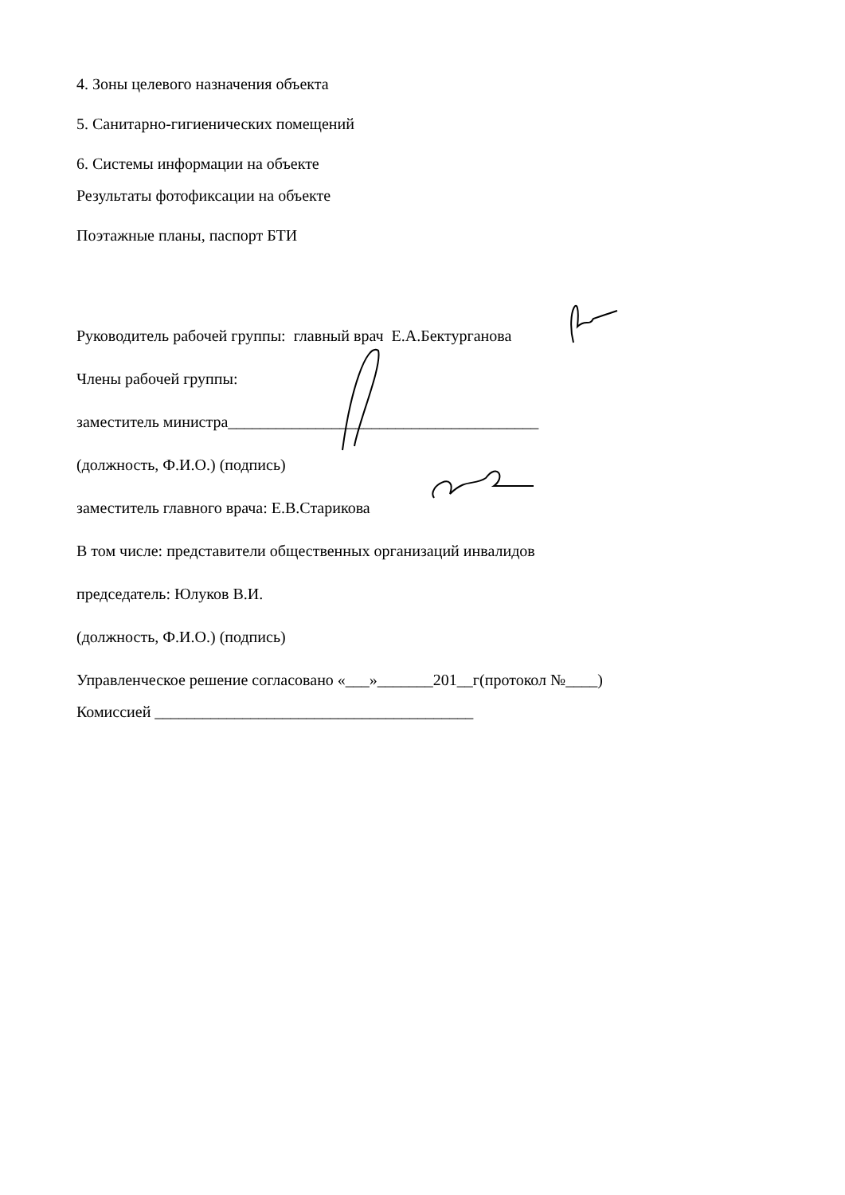4. Зоны целевого назначения объекта
5. Санитарно-гигиенических помещений
6. Системы информации на объекте
Результаты фотофиксации на объекте
Поэтажные планы, паспорт БТИ
Руководитель рабочей группы: главный врач Е.А.Бектурганова
Члены рабочей группы:
заместитель министра_______________________________________
(должность, Ф.И.О.) (подпись)
заместитель главного врача: Е.В.Старикова
В том числе: представители общественных организаций инвалидов
председатель: Юлуков В.И.
(должность, Ф.И.О.) (подпись)
Управленческое решение согласовано «___»_______201__г(протокол №____)
Комиссией ________________________________________